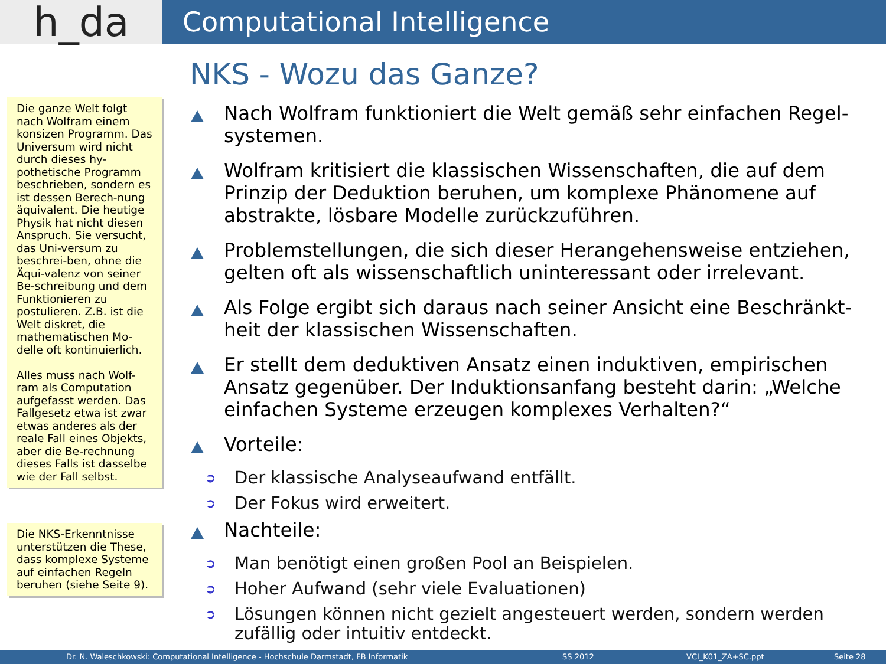h_da
Computational Intelligence
Die ganze Welt folgt nach Wolfram einem konsizen Programm. Das Universum wird nicht durch dieses hy-pothetische Programm beschrieben, sondern es ist dessen Berech-nung äquivalent. Die heutige Physik hat nicht diesen Anspruch. Sie versucht, das Uni-versum zu beschrei-ben, ohne die Äqui-valenz von seiner Be-schreibung und dem Funktionieren zu postulieren. Z.B. ist die Welt diskret, die mathematischen Mo-delle oft kontinuierlich.
Alles muss nach Wolf-ram als Computation aufgefasst werden. Das Fallgesetz etwa ist zwar etwas anderes als der reale Fall eines Objekts, aber die Be-rechnung dieses Falls ist dasselbe wie der Fall selbst.
Die NKS-Erkenntnisse unterstützen die These, dass komplexe Systeme auf einfachen Regeln beruhen (siehe Seite 9).
NKS - Wozu das Ganze?
Nach Wolfram funktioniert die Welt gemäß sehr einfachen Regel-systemen.
Wolfram kritisiert die klassischen Wissenschaften, die auf dem Prinzip der Deduktion beruhen, um komplexe Phänomene auf abstrakte, lösbare Modelle zurückzuführen.
Problemstellungen, die sich dieser Herangehensweise entziehen, gelten oft als wissenschaftlich uninteressant oder irrelevant.
Als Folge ergibt sich daraus nach seiner Ansicht eine Beschränkt-heit der klassischen Wissenschaften.
Er stellt dem deduktiven Ansatz einen induktiven, empirischen Ansatz gegenüber. Der Induktionsanfang besteht darin: „Welche einfachen Systeme erzeugen komplexes Verhalten?“
Vorteile:
Der klassische Analyseaufwand entfällt.
Der Fokus wird erweitert.
Nachteile:
Man benötigt einen großen Pool an Beispielen.
Hoher Aufwand (sehr viele Evaluationen)
Lösungen können nicht gezielt angesteuert werden, sondern werden zufällig oder intuitiv entdeckt.
Dr. N. Waleschkowski: Computational Intelligence - Hochschule Darmstadt, FB Informatik SS 2012 VCI_K01_ZA+SC.ppt Seite 28